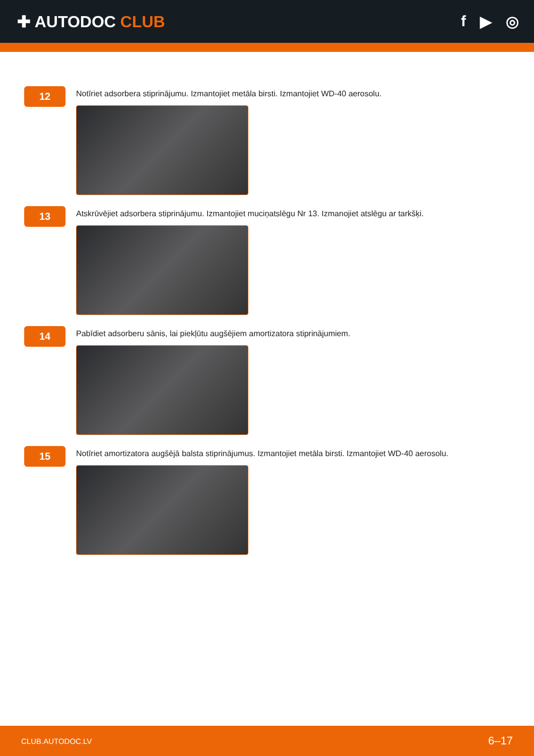✚ AUTODOC CLUB f ▶ ◎
12
Notīriet adsorbera stiprinājumu. Izmantojiet metāla birsti. Izmantojiet WD-40 aerosolu.
13
Atskrūvējiet adsorbera stiprinājumu. Izmantojiet muciņatslēgu Nr 13. Izmanojiet atslēgu ar tarkšķi.
14
Pabīdiet adsorberu sānis, lai piekļūtu augšējiem amortizatora stiprinājumiem.
15
Notīriet amortizatora augšējā balsta stiprinājumus. Izmantojiet metāla birsti. Izmantojiet WD-40 aerosolu.
CLUB.AUTODOC.LV 6–17